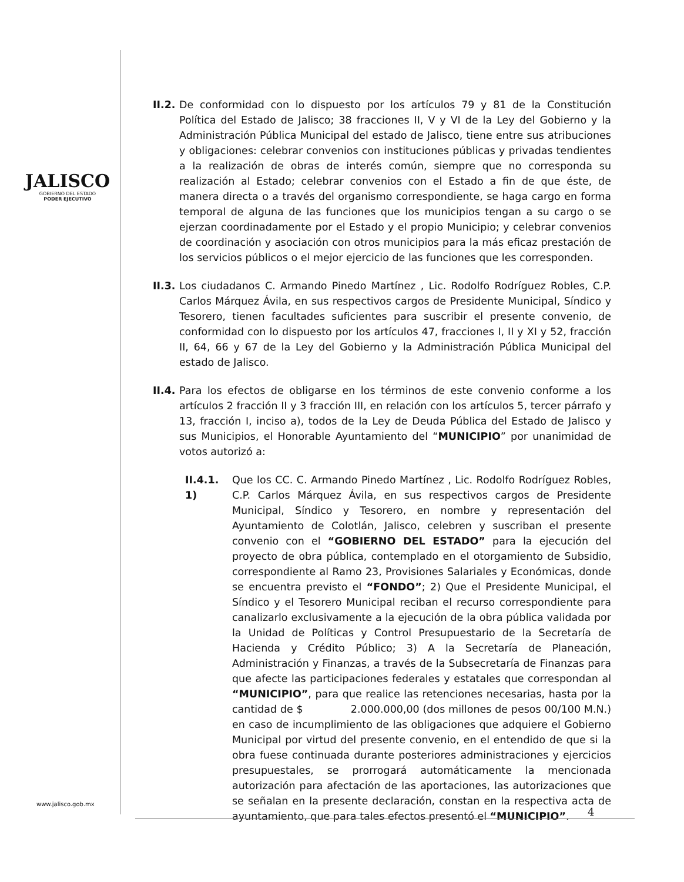JALISCO
GOBIERNO DEL ESTADO
PODER EJECUTIVO
II.2. De conformidad con lo dispuesto por los artículos 79 y 81 de la Constitución Política del Estado de Jalisco; 38 fracciones II, V y VI de la Ley del Gobierno y la Administración Pública Municipal del estado de Jalisco, tiene entre sus atribuciones y obligaciones: celebrar convenios con instituciones públicas y privadas tendientes a la realización de obras de interés común, siempre que no corresponda su realización al Estado; celebrar convenios con el Estado a fin de que éste, de manera directa o a través del organismo correspondiente, se haga cargo en forma temporal de alguna de las funciones que los municipios tengan a su cargo o se ejerzan coordinadamente por el Estado y el propio Municipio; y celebrar convenios de coordinación y asociación con otros municipios para la más eficaz prestación de los servicios públicos o el mejor ejercicio de las funciones que les corresponden.
II.3. Los ciudadanos C. Armando Pinedo Martínez , Lic. Rodolfo Rodríguez Robles, C.P. Carlos Márquez Ávila, en sus respectivos cargos de Presidente Municipal, Síndico y Tesorero, tienen facultades suficientes para suscribir el presente convenio, de conformidad con lo dispuesto por los artículos 47, fracciones I, II y XI y 52, fracción II, 64, 66 y 67 de la Ley del Gobierno y la Administración Pública Municipal del estado de Jalisco.
II.4. Para los efectos de obligarse en los términos de este convenio conforme a los artículos 2 fracción II y 3 fracción III, en relación con los artículos 5, tercer párrafo y 13, fracción I, inciso a), todos de la Ley de Deuda Pública del Estado de Jalisco y sus Municipios, el Honorable Ayuntamiento del “MUNICIPIO” por unanimidad de votos autorizó a:
II.4.1. 1) Que los CC. C. Armando Pinedo Martínez , Lic. Rodolfo Rodríguez Robles, C.P. Carlos Márquez Ávila, en sus respectivos cargos de Presidente Municipal, Síndico y Tesorero, en nombre y representación del Ayuntamiento de Colotlán, Jalisco, celebren y suscriban el presente convenio con el “GOBIERNO DEL ESTADO” para la ejecución del proyecto de obra pública, contemplado en el otorgamiento de Subsidio, correspondiente al Ramo 23, Provisiones Salariales y Económicas, donde se encuentra previsto el “FONDO”; 2) Que el Presidente Municipal, el Síndico y el Tesorero Municipal reciban el recurso correspondiente para canalizarlo exclusivamente a la ejecución de la obra pública validada por la Unidad de Políticas y Control Presupuestario de la Secretaría de Hacienda y Crédito Público; 3) A la Secretaría de Planeación, Administración y Finanzas, a través de la Subsecretaría de Finanzas para que afecte las participaciones federales y estatales que correspondan al “MUNICIPIO”, para que realice las retenciones necesarias, hasta por la cantidad de $ 2.000.000,00 (dos millones de pesos 00/100 M.N.) en caso de incumplimiento de las obligaciones que adquiere el Gobierno Municipal por virtud del presente convenio, en el entendido de que si la obra fuese continuada durante posteriores administraciones y ejercicios presupuestales, se prorrogará automáticamente la mencionada autorización para afectación de las aportaciones, las autorizaciones que se señalan en la presente declaración, constan en la respectiva acta de ayuntamiento, que para tales efectos presentó el “MUNICIPIO”.
4
www.jalisco.gob.mx